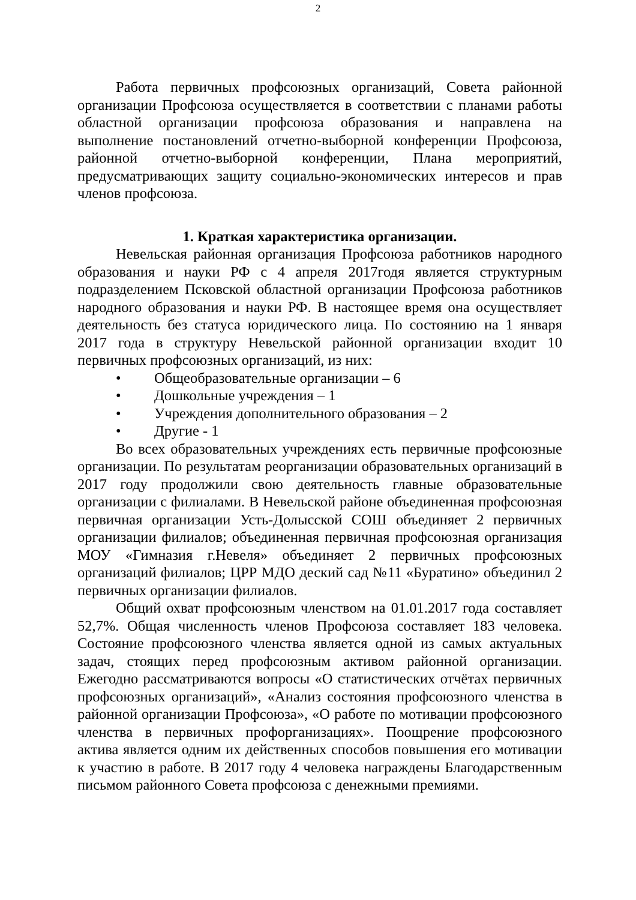2
Работа первичных профсоюзных организаций, Совета районной организации Профсоюза осуществляется в соответствии с планами работы областной организации профсоюза образования и направлена на выполнение постановлений отчетно-выборной конференции Профсоюза, районной отчетно-выборной конференции, Плана мероприятий, предусматривающих защиту социально-экономических интересов и прав членов профсоюза.
1. Краткая характеристика организации.
Невельская районная организация Профсоюза работников народного образования и науки РФ с 4 апреля 2017годя является структурным подразделением Псковской областной организации Профсоюза работников народного образования и науки РФ. В настоящее время она осуществляет деятельность без статуса юридического лица. По состоянию на 1 января 2017 года в структуру Невельской районной организации входит 10 первичных профсоюзных организаций, из них:
• Общеобразовательные организации – 6
• Дошкольные учреждения – 1
• Учреждения дополнительного образования – 2
• Другие - 1
Во всех образовательных учреждениях есть первичные профсоюзные организации. По результатам реорганизации образовательных организаций в 2017 году продолжили свою деятельность главные образовательные организации с филиалами. В Невельской районе объединенная профсоюзная первичная организации Усть-Долысской СОШ объединяет 2 первичных организации филиалов; объединенная первичная профсоюзная организация МОУ «Гимназия г.Невеля» объединяет 2 первичных профсоюзных организаций филиалов; ЦРР МДО деский сад №11 «Буратино» объединил 2 первичных организации филиалов.
Общий охват профсоюзным членством на 01.01.2017 года составляет 52,7%. Общая численность членов Профсоюза составляет 183 человека. Состояние профсоюзного членства является одной из самых актуальных задач, стоящих перед профсоюзным активом районной организации. Ежегодно рассматриваются вопросы «О статистических отчётах первичных профсоюзных организаций», «Анализ состояния профсоюзного членства в районной организации Профсоюза», «О работе по мотивации профсоюзного членства в первичных профорганизациях». Поощрение профсоюзного актива является одним их действенных способов повышения его мотивации к участию в работе. В 2017 году 4 человека награждены Благодарственным письмом районного Совета профсоюза с денежными премиями.